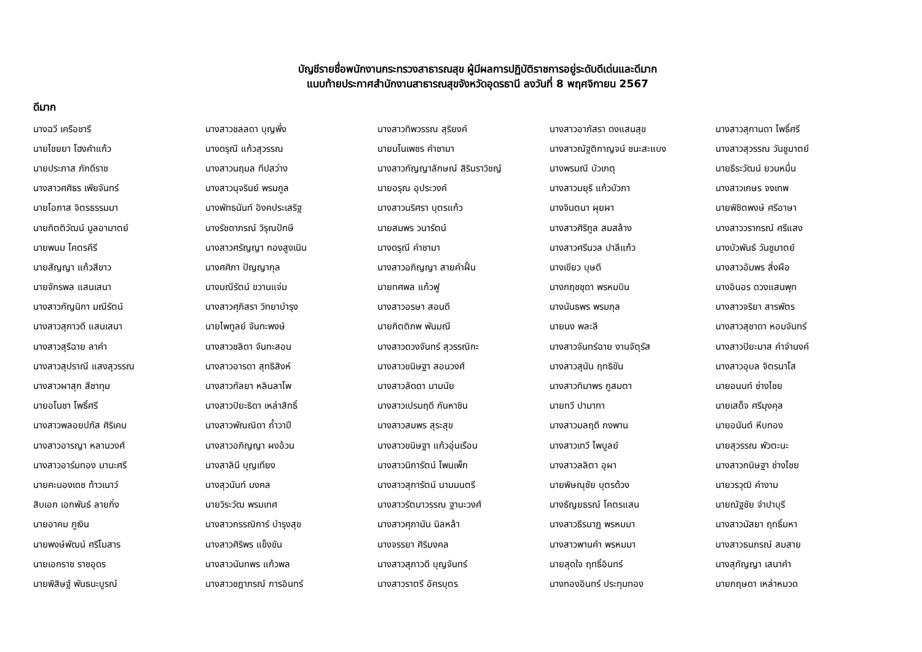บัญชีรายชื่อพนักงานกระทรวงสาธารณสุข ผู้มีผลการปฏิบัติราชการอยู่ระดับดีเด่นและดีมาก
แนบท้ายประกาศสำนักงานสาธารณสุขจังหวัดอุดรธานี ลงวันที่ 8 พฤศจิกายน 2567
ดีมาก
| นางฉวี เครือชารี | นางสาวชลลดา บุญพึ่ง | นางสาวทิพวรรณ สุริยงค์ | นางสาวอาภัสรา ดงแสนสุข | นางสาวสุกานดา โพธิ์ศรี |
| นายไชยยา โฮงคำแก้ว | นางดรุณี แก้วสุวรรณ | นายมโนเพชร คำชามา | นางสาวณัฐติกาญจน์ ชนะสะแบง | นางสาวสุวรรณ วันชูมาตย์ |
| นายประภาส ภักดีราช | นางสาวนฤมล ทีปสว่าง | นางสาวกัญญาลักษณ์ สิรินราวิชญ์ | นางพรมณี บัวเกตุ | นายธีระวัฒน์ ยวนหมื่น |
| นางสาวศศิธร เพียจันทร์ | นางสาวนุจรินย์ พรมกูล | นายอรุณ อุประวงค์ | นางสาวมยุรี แก้วบัวภา | นางสาวเกษร จงเทพ |
| นายโอภาส จิตรธรรมมา | นางพัทธนันท์ อิงคประเสริฐ | นางสาวนริศรา บุตรแก้ว | นางจินตนา ผุยผา | นายพิชิตพงษ์ ศรีอาษา |
| นายกิตติวัฒน์ มูลอามาตย์ | นางรัชดาภรณ์ วิรุณปักษี | นายสมพร วนารัตน์ | นางสาวศิริกูล สมสล้าง | นางสาววรากรณ์ ศรีแสง |
| นายพนม โคตรคีรี | นางสาวศรัญญา กองสูงเนิน | นางดรุณี คำชามา | นางสาวศรีนวล ปาลีแก้ว | นางบัวพันธ์ วันชูมาตย์ |
| นายสัญญา แก้วสีขาว | นางศศิภา ปัญญากุล | นางสาวอภิญญา สายคำฝั้น | นางเขียว บุษดี | นางสาวอัมพร สิ่งผือ |
| นายจักรพล แสนเสนา | นางมณีรัตน์ ขวานแจ่ม | นายทศพล แก้วฟู | นางกฤชชุดา พรหมบิน | นางอินอร ดวงแสนพุท |
| นางสาวกัญนิกา มณีรัตน์ | นางสาวศุภิสรา วิทยาบำรุง | นางสาวอรษา สอนดี | นางนันธพร พรมกุล | นางสาวจริยา สารพัตร |
| นางสาวสุภาวดี แสนเสนา | นายไพทูลย์ จันทะพงษ์ | นายกิตติภพ พันมณี | นายนง พละลี | นางสาวสุชาดา หอมจันทร์ |
| นางสาวสุรีฉาย ลาคำ | นางสาวชลิดา จันทะสอน | นางสาวดวงจันทร์ สุวรรณิกะ | นางสาวจันทร์ฉาย งานจัตุรัส | นางสาวปิยะมาส คำจำนงค์ |
| นางสาวสุปราณี แสงสุวรรณ | นางสาวอารดา สุทธิสิงห์ | นางสาวขนิษฐา สอนวงศ์ | นางสาวสุนัน ฤทธิขัน | นางสาวอุบล จิตรนาโส |
| นางสาวผาสุก สีชาทุม | นางสาวกัลยา หลินลาโพ | นางสาวลัดดา นามนัย | นางสาวทิมาพร ภูสมตา | นายอนนท์ ช่างไชย |
| นายอโนชา โพธิ์ศรี | นางสาวปิยะธิดา เหล่าสิทธิ์ | นางสาวเปรมฤดี กันหาชิน | นายทวี ปามาทา | นายเสด็จ ศรีมุงคุล |
| นางสาวพลอยปภัส ศิริเคน | นางสาวพัณณิดา ถ้ำวาปี | นางสาวสมพร สุระสุข | นางสาวมลฤดี กงพาน | นายอนันต์ หีบทอง |
| นางสาวอารญา หลานวงศ์ | นางสาวอภิญญา ผงอ้วน | นางสาวขนิษฐา แก้วอุ่นเรือน | นางสาวเทวี ไพบูลย์ | นายสุวรรณ พัวตะนะ |
| นางสาวอาร์มทอง มานะศรี | นางสาลินี บุญเทียง | นางสาวนิภารัตน์ โพนเพ็ก | นางสาวลลิตา อุผา | นางสาวกนิษฐา ช่างไชย |
| นายคะนองเดช ท้าวเนาว์ | นางสุวนันท์ มงคล | นางสาวสุภารัตน์ นามมนตรี | นายพิษณุชัย บุตรด้วง | นายวรวุฒิ คำงาม |
| สิบเอก เอกพันธ์ ลายกิ่ง | นายวิระวัฒ พรมเทศ | นางสาวรัตนาวรรณ ฐานะวงศ์ | นางธัญยธรณ์ โคตรแสน | นายณัฐชัย จำปาบุรี |
| นายอาคม ภูเงิน | นางสาวกรรณิการ์ บำรุงสุข | นางสาวศุภานัน นิลหล้า | นางสาวธีรนาฎ พรหมมา | นางสาวมัสยา ฤทธิ์มหา |
| นายพงษ์พัฒน์ ศรีโมสาร | นางสาวศิริพร แข็งขัน | นางจรรยา ศิริมงคล | นางสาวพานคำ พรหมมา | นางสาวธนภรณ์ สมสาย |
| นายเอกราช ราชอุดร | นางสาวนันทพร แก้วพล | นางสาวสุภาวดี บุญจันทร์ | นายสุดใจ ฤทธิ์อินทร์ | นางสุกัญญา เสนาคำ |
| นายพิสิษฐ์ พันธนะบูรณ์ | นางสาวชฎาภรณ์ การอินทร์ | นางสาวราตรี อัครบุตร | นางทองอินทร์ ประทุมทอง | นายกฤษดา เหล่าหมวด |